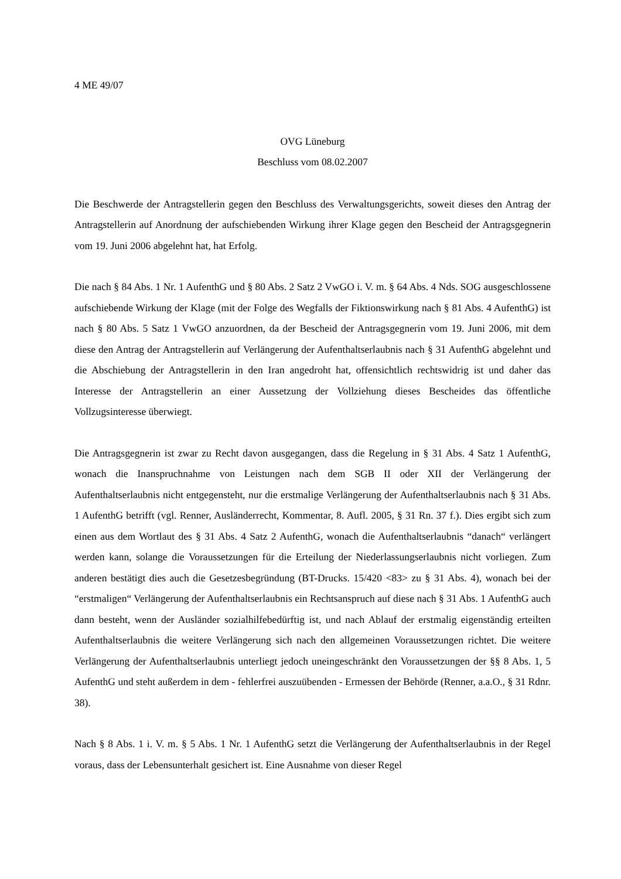4 ME 49/07
OVG Lüneburg
Beschluss vom 08.02.2007
Die Beschwerde der Antragstellerin gegen den Beschluss des Verwaltungsgerichts, soweit dieses den Antrag der Antragstellerin auf Anordnung der aufschiebenden Wirkung ihrer Klage gegen den Bescheid der Antragsgegnerin vom 19. Juni 2006 abgelehnt hat, hat Erfolg.
Die nach § 84 Abs. 1 Nr. 1 AufenthG und § 80 Abs. 2 Satz 2 VwGO i. V. m. § 64 Abs. 4 Nds. SOG ausgeschlossene aufschiebende Wirkung der Klage (mit der Folge des Wegfalls der Fiktionswirkung nach § 81 Abs. 4 AufenthG) ist nach § 80 Abs. 5 Satz 1 VwGO anzuordnen, da der Bescheid der Antragsgegnerin vom 19. Juni 2006, mit dem diese den Antrag der Antragstellerin auf Verlängerung der Aufenthaltserlaubnis nach § 31 AufenthG abgelehnt und die Abschiebung der Antragstellerin in den Iran angedroht hat, offensichtlich rechtswidrig ist und daher das Interesse der Antragstellerin an einer Aussetzung der Vollziehung dieses Bescheides das öffentliche Vollzugsinteresse überwiegt.
Die Antragsgegnerin ist zwar zu Recht davon ausgegangen, dass die Regelung in § 31 Abs. 4 Satz 1 AufenthG, wonach die Inanspruchnahme von Leistungen nach dem SGB II oder XII der Verlängerung der Aufenthaltserlaubnis nicht entgegensteht, nur die erstmalige Verlängerung der Aufenthaltserlaubnis nach § 31 Abs. 1 AufenthG betrifft (vgl. Renner, Ausländerrecht, Kommentar, 8. Aufl. 2005, § 31 Rn. 37 f.). Dies ergibt sich zum einen aus dem Wortlaut des § 31 Abs. 4 Satz 2 AufenthG, wonach die Aufenthaltserlaubnis “danach“ verlängert werden kann, solange die Voraussetzungen für die Erteilung der Niederlassungserlaubnis nicht vorliegen. Zum anderen bestätigt dies auch die Gesetzesbegründung (BT-Drucks. 15/420 <83> zu § 31 Abs. 4), wonach bei der “erstmaligen“ Verlängerung der Aufenthaltserlaubnis ein Rechtsanspruch auf diese nach § 31 Abs. 1 AufenthG auch dann besteht, wenn der Ausländer sozialhilfebedürftig ist, und nach Ablauf der erstmalig eigenständig erteilten Aufenthaltserlaubnis die weitere Verlängerung sich nach den allgemeinen Voraussetzungen richtet. Die weitere Verlängerung der Aufenthaltserlaubnis unterliegt jedoch uneingeschränkt den Voraussetzungen der §§ 8 Abs. 1, 5 AufenthG und steht außerdem in dem - fehlerfrei auszuübenden - Ermessen der Behörde (Renner, a.a.O., § 31 Rdnr. 38).
Nach § 8 Abs. 1 i. V. m. § 5 Abs. 1 Nr. 1 AufenthG setzt die Verlängerung der Aufenthaltserlaubnis in der Regel voraus, dass der Lebensunterhalt gesichert ist. Eine Ausnahme von dieser Regel